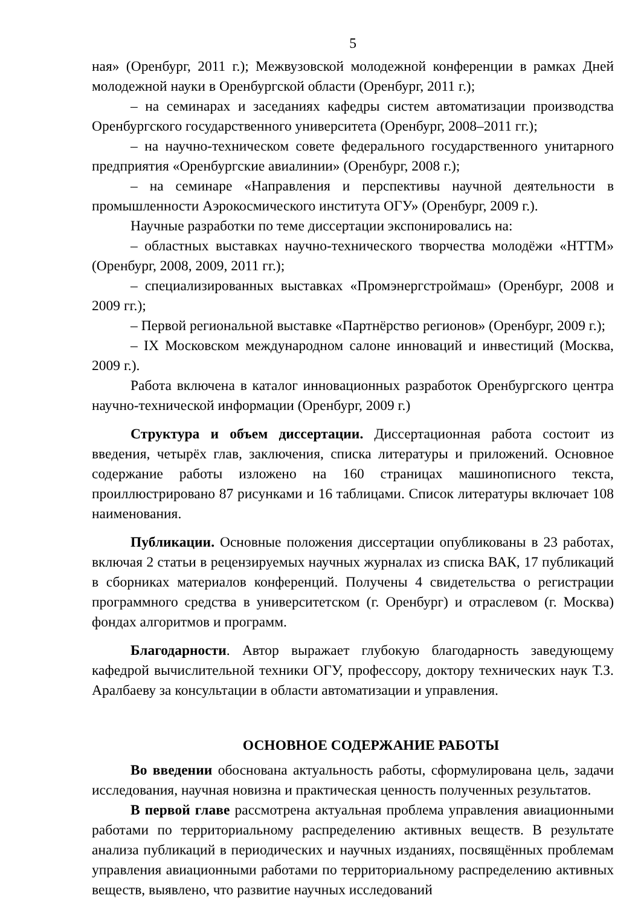5
ная» (Оренбург, 2011 г.); Межвузовской молодежной конференции в рамках Дней молодежной науки в Оренбургской области (Оренбург, 2011 г.);
– на семинарах и заседаниях кафедры систем автоматизации производства Оренбургского государственного университета (Оренбург, 2008–2011 гг.);
– на научно-техническом совете федерального государственного унитарного предприятия «Оренбургские авиалинии» (Оренбург, 2008 г.);
– на семинаре «Направления и перспективы научной деятельности в промышленности Аэрокосмического института ОГУ» (Оренбург, 2009 г.).
Научные разработки по теме диссертации экспонировались на:
– областных выставках научно-технического творчества молодёжи «НТТМ» (Оренбург, 2008, 2009, 2011 гг.);
– специализированных выставках «Промэнергстроймаш» (Оренбург, 2008 и 2009 гг.);
– Первой региональной выставке «Партнёрство регионов» (Оренбург, 2009 г.);
– IX Московском международном салоне инноваций и инвестиций (Москва, 2009 г.).
Работа включена в каталог инновационных разработок Оренбургского центра научно-технической информации (Оренбург, 2009 г.)
Структура и объем диссертации. Диссертационная работа состоит из введения, четырёх глав, заключения, списка литературы и приложений. Основное содержание работы изложено на 160 страницах машинописного текста, проиллюстрировано 87 рисунками и 16 таблицами. Список литературы включает 108 наименования.
Публикации. Основные положения диссертации опубликованы в 23 работах, включая 2 статьи в рецензируемых научных журналах из списка ВАК, 17 публикаций в сборниках материалов конференций. Получены 4 свидетельства о регистрации программного средства в университетском (г. Оренбург) и отраслевом (г. Москва) фондах алгоритмов и программ.
Благодарности. Автор выражает глубокую благодарность заведующему кафедрой вычислительной техники ОГУ, профессору, доктору технических наук Т.З. Аралбаеву за консультации в области автоматизации и управления.
ОСНОВНОЕ СОДЕРЖАНИЕ РАБОТЫ
Во введении обоснована актуальность работы, сформулирована цель, задачи исследования, научная новизна и практическая ценность полученных результатов.
В первой главе рассмотрена актуальная проблема управления авиационными работами по территориальному распределению активных веществ. В результате анализа публикаций в периодических и научных изданиях, посвящённых проблемам управления авиационными работами по территориальному распределению активных веществ, выявлено, что развитие научных исследований